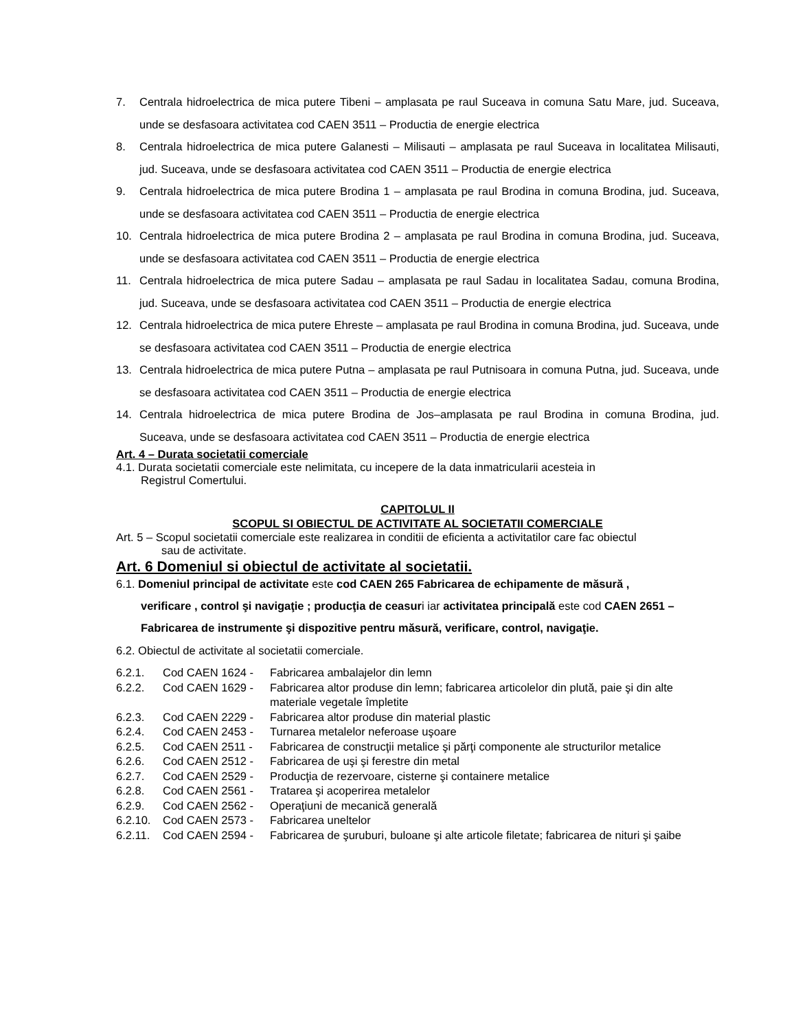7. Centrala hidroelectrica de mica putere Tibeni – amplasata pe raul Suceava in comuna Satu Mare, jud. Suceava, unde se desfasoara activitatea cod CAEN 3511 – Productia de energie electrica
8. Centrala hidroelectrica de mica putere Galanesti – Milisauti – amplasata pe raul Suceava in localitatea Milisauti, jud. Suceava, unde se desfasoara activitatea cod CAEN 3511 – Productia de energie electrica
9. Centrala hidroelectrica de mica putere Brodina 1 – amplasata pe raul Brodina in comuna Brodina, jud. Suceava, unde se desfasoara activitatea cod CAEN 3511 – Productia de energie electrica
10. Centrala hidroelectrica de mica putere Brodina 2 – amplasata pe raul Brodina in comuna Brodina, jud. Suceava, unde se desfasoara activitatea cod CAEN 3511 – Productia de energie electrica
11. Centrala hidroelectrica de mica putere Sadau – amplasata pe raul Sadau in localitatea Sadau, comuna Brodina, jud. Suceava, unde se desfasoara activitatea cod CAEN 3511 – Productia de energie electrica
12. Centrala hidroelectrica de mica putere Ehreste – amplasata pe raul Brodina in comuna Brodina, jud. Suceava, unde se desfasoara activitatea cod CAEN 3511 – Productia de energie electrica
13. Centrala hidroelectrica de mica putere Putna – amplasata pe raul Putnisoara in comuna Putna, jud. Suceava, unde se desfasoara activitatea cod CAEN 3511 – Productia de energie electrica
14. Centrala hidroelectrica de mica putere Brodina de Jos–amplasata pe raul Brodina in comuna Brodina, jud. Suceava, unde se desfasoara activitatea cod CAEN 3511 – Productia de energie electrica
Art. 4 – Durata societatii comerciale
4.1. Durata societatii comerciale este nelimitata, cu incepere de la data inmatricularii acesteia in
Registrul Comertului.
CAPITOLUL II
SCOPUL SI OBIECTUL DE ACTIVITATE AL SOCIETATII COMERCIALE
Art. 5 – Scopul societatii comerciale este realizarea in conditii de eficienta a activitatilor care fac obiectul
sau de activitate.
Art. 6 Domeniul si obiectul de activitate al societatii.
6.1. Domeniul principal de activitate este cod CAEN 265 Fabricarea de echipamente de măsură ,
verificare , control şi navigaţie ; producţia de ceasuri iar activitatea principală este cod CAEN 2651 – Fabricarea de instrumente şi dispozitive pentru măsură, verificare, control, navigaţie.
6.2. Obiectul de activitate al societatii comerciale.
6.2.1. Cod CAEN 1624 - Fabricarea ambalajelor din lemn
6.2.2. Cod CAEN 1629 - Fabricarea altor produse din lemn; fabricarea articolelor din plută, paie şi din alte materiale vegetale împletite
6.2.3. Cod CAEN 2229 - Fabricarea altor produse din material plastic
6.2.4. Cod CAEN 2453 - Turnarea metalelor neferoase uşoare
6.2.5. Cod CAEN 2511 - Fabricarea de construcţii metalice şi părţi componente ale structurilor metalice
6.2.6. Cod CAEN 2512 - Fabricarea de uşi şi ferestre din metal
6.2.7. Cod CAEN 2529 - Producţia de rezervoare, cisterne şi containere metalice
6.2.8. Cod CAEN 2561 - Tratarea şi acoperirea metalelor
6.2.9. Cod CAEN 2562 - Operaţiuni de mecanică generală
6.2.10. Cod CAEN 2573 - Fabricarea uneltelor
6.2.11. Cod CAEN 2594 - Fabricarea de şuruburi, buloane şi alte articole filetate; fabricarea de nituri şi şaibe